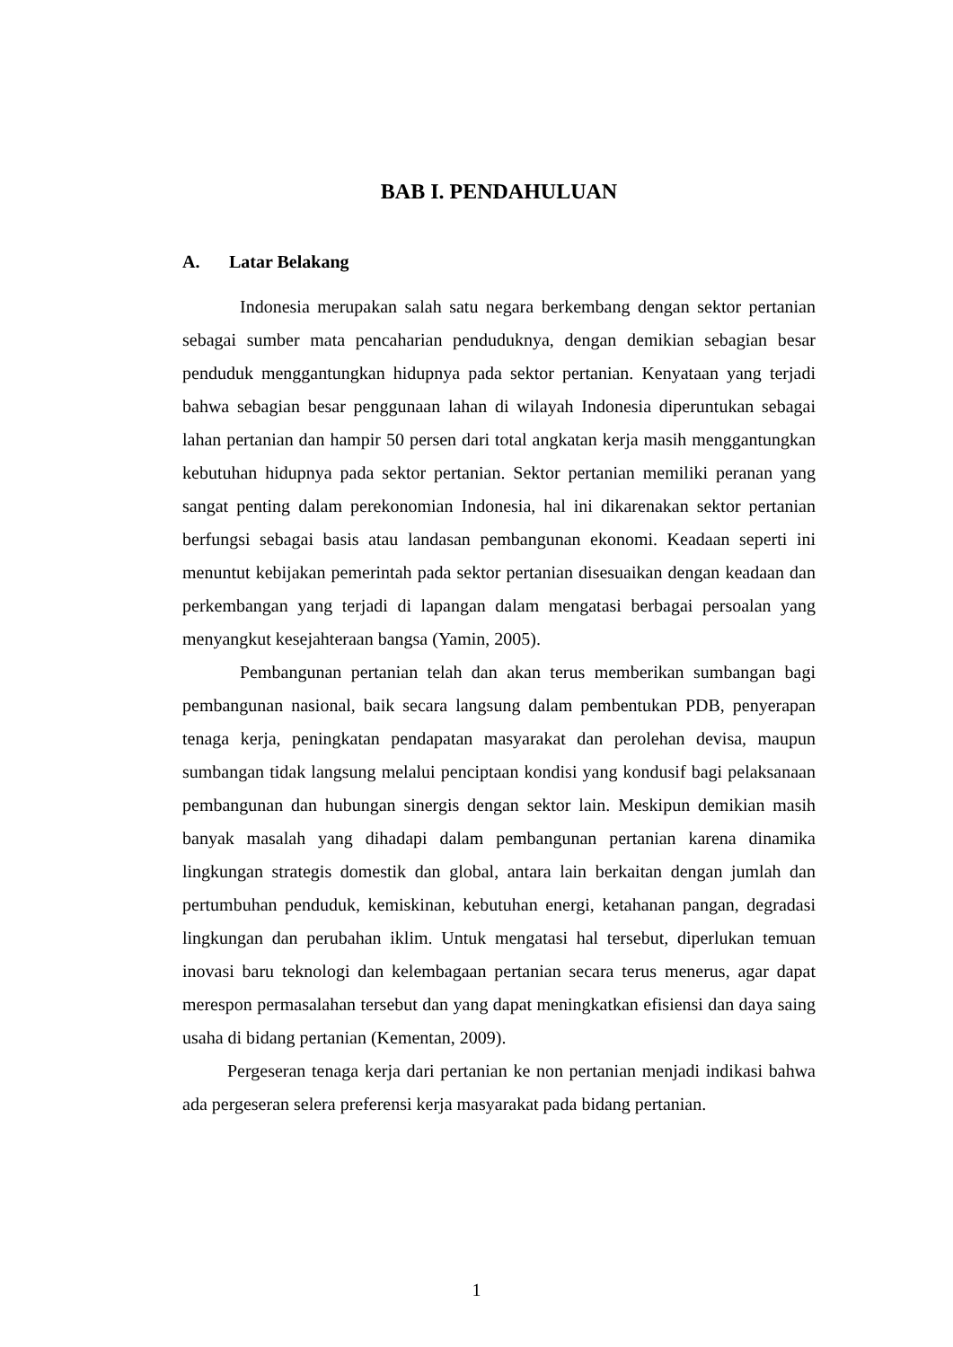BAB I. PENDAHULUAN
A. Latar Belakang
Indonesia merupakan salah satu negara berkembang dengan sektor pertanian sebagai sumber mata pencaharian penduduknya, dengan demikian sebagian besar penduduk menggantungkan hidupnya pada sektor pertanian. Kenyataan yang terjadi bahwa sebagian besar penggunaan lahan di wilayah Indonesia diperuntukan sebagai lahan pertanian dan hampir 50 persen dari total angkatan kerja masih menggantungkan kebutuhan hidupnya pada sektor pertanian. Sektor pertanian memiliki peranan yang sangat penting dalam perekonomian Indonesia, hal ini dikarenakan sektor pertanian berfungsi sebagai basis atau landasan pembangunan ekonomi. Keadaan seperti ini menuntut kebijakan pemerintah pada sektor pertanian disesuaikan dengan keadaan dan perkembangan yang terjadi di lapangan dalam mengatasi berbagai persoalan yang menyangkut kesejahteraan bangsa (Yamin, 2005).
Pembangunan pertanian telah dan akan terus memberikan sumbangan bagi pembangunan nasional, baik secara langsung dalam pembentukan PDB, penyerapan tenaga kerja, peningkatan pendapatan masyarakat dan perolehan devisa, maupun sumbangan tidak langsung melalui penciptaan kondisi yang kondusif bagi pelaksanaan pembangunan dan hubungan sinergis dengan sektor lain. Meskipun demikian masih banyak masalah yang dihadapi dalam pembangunan pertanian karena dinamika lingkungan strategis domestik dan global, antara lain berkaitan dengan jumlah dan pertumbuhan penduduk, kemiskinan, kebutuhan energi, ketahanan pangan, degradasi lingkungan dan perubahan iklim. Untuk mengatasi hal tersebut, diperlukan temuan inovasi baru teknologi dan kelembagaan pertanian secara terus menerus, agar dapat merespon permasalahan tersebut dan yang dapat meningkatkan efisiensi dan daya saing usaha di bidang pertanian (Kementan, 2009).
Pergeseran tenaga kerja dari pertanian ke non pertanian menjadi indikasi bahwa ada pergeseran selera preferensi kerja masyarakat pada bidang pertanian.
1